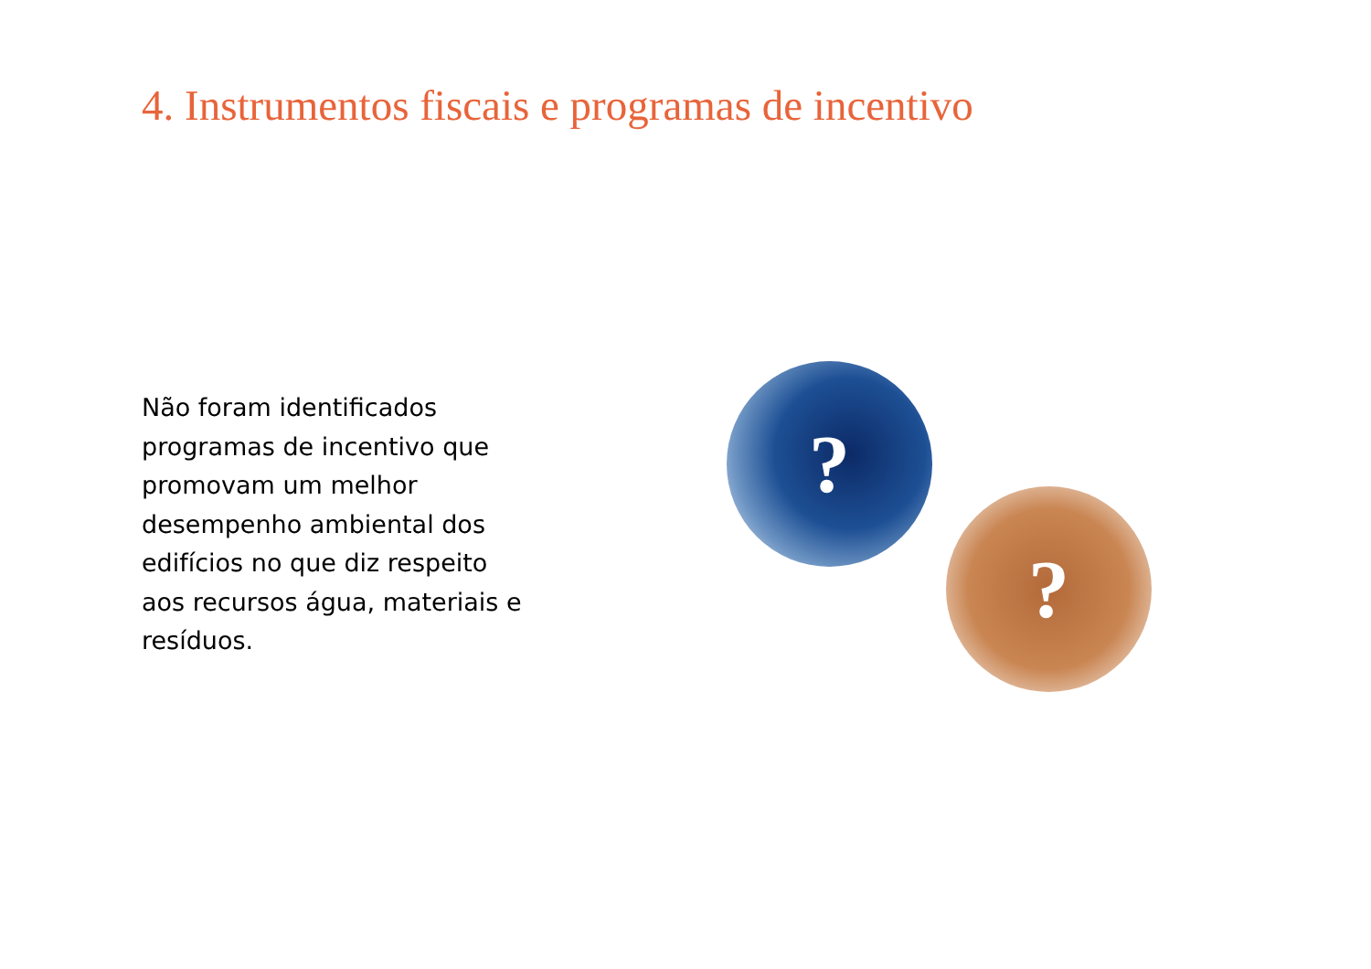4. Instrumentos fiscais e programas de incentivo
Não foram identificados programas de incentivo que promovam um melhor desempenho ambiental dos edifícios no que diz respeito aos recursos água, materiais e resíduos.
?
?